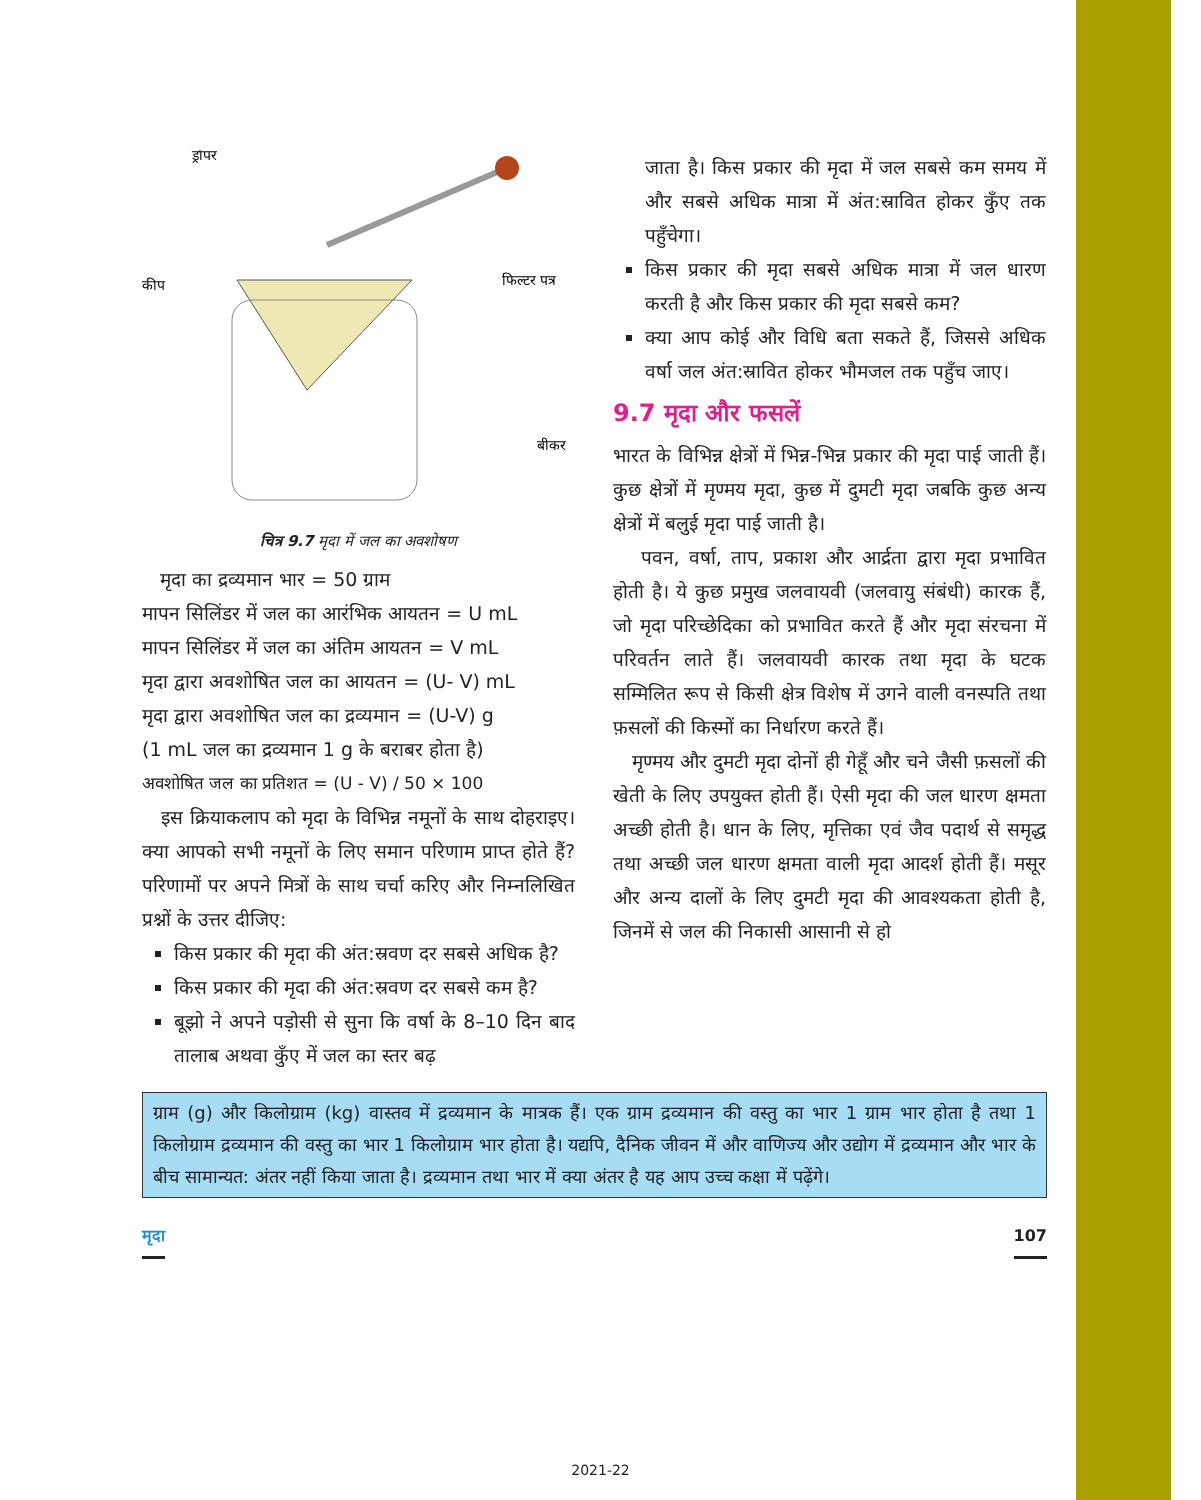ड्रॉपर
कीप
फिल्टर पत्र
बीकर
चित्र 9.7 मृदा में जल का अवशोषण
मृदा का द्रव्यमान भार = 50 ग्राम
मापन सिलिंडर में जल का आरंभिक आयतन = U mL
मापन सिलिंडर में जल का अंतिम आयतन = V mL
मृदा द्वारा अवशोषित जल का आयतन = (U- V) mL
मृदा द्वारा अवशोषित जल का द्रव्यमान = (U-V) g
(1 mL जल का द्रव्यमान 1 g के बराबर होता है)
अवशोषित जल का प्रतिशत = (U - V) / 50 × 100
इस क्रियाकलाप को मृदा के विभिन्न नमूनों के साथ दोहराइए। क्या आपको सभी नमूनों के लिए समान परिणाम प्राप्त होते हैं? परिणामों पर अपने मित्रों के साथ चर्चा करिए और निम्नलिखित प्रश्नों के उत्तर दीजिए:
किस प्रकार की मृदा की अंत:स्रवण दर सबसे अधिक है?
किस प्रकार की मृदा की अंत:स्रवण दर सबसे कम है?
बूझो ने अपने पड़ोसी से सुना कि वर्षा के 8–10 दिन बाद तालाब अथवा कुँए में जल का स्तर बढ़
जाता है। किस प्रकार की मृदा में जल सबसे कम समय में और सबसे अधिक मात्रा में अंत:स्रावित होकर कुँए तक पहुँचेगा।
किस प्रकार की मृदा सबसे अधिक मात्रा में जल धारण करती है और किस प्रकार की मृदा सबसे कम?
क्या आप कोई और विधि बता सकते हैं, जिससे अधिक वर्षा जल अंत:स्रावित होकर भौमजल तक पहुँच जाए।
9.7 मृदा और फसलें
भारत के विभिन्न क्षेत्रों में भिन्न-भिन्न प्रकार की मृदा पाई जाती हैं। कुछ क्षेत्रों में मृण्मय मृदा, कुछ में दुमटी मृदा जबकि कुछ अन्य क्षेत्रों में बलुई मृदा पाई जाती है।
पवन, वर्षा, ताप, प्रकाश और आर्द्रता द्वारा मृदा प्रभावित होती है। ये कुछ प्रमुख जलवायवी (जलवायु संबंधी) कारक हैं, जो मृदा परिच्छेदिका को प्रभावित करते हैं और मृदा संरचना में परिवर्तन लाते हैं। जलवायवी कारक तथा मृदा के घटक सम्मिलित रूप से किसी क्षेत्र विशेष में उगने वाली वनस्पति तथा फ़सलों की किस्मों का निर्धारण करते हैं।
मृण्मय और दुमटी मृदा दोनों ही गेहूँ और चने जैसी फ़सलों की खेती के लिए उपयुक्त होती हैं। ऐसी मृदा की जल धारण क्षमता अच्छी होती है। धान के लिए, मृत्तिका एवं जैव पदार्थ से समृद्ध तथा अच्छी जल धारण क्षमता वाली मृदा आदर्श होती हैं। मसूर और अन्य दालों के लिए दुमटी मृदा की आवश्यकता होती है, जिनमें से जल की निकासी आसानी से हो
ग्राम (g) और किलोग्राम (kg) वास्तव में द्रव्यमान के मात्रक हैं। एक ग्राम द्रव्यमान की वस्तु का भार 1 ग्राम भार होता है तथा 1 किलोग्राम द्रव्यमान की वस्तु का भार 1 किलोग्राम भार होता है। यद्यपि, दैनिक जीवन में और वाणिज्य और उद्योग में द्रव्यमान और भार के बीच सामान्यत: अंतर नहीं किया जाता है। द्रव्यमान तथा भार में क्या अंतर है यह आप उच्च कक्षा में पढ़ेंगे।
मृदा 107
2021-22